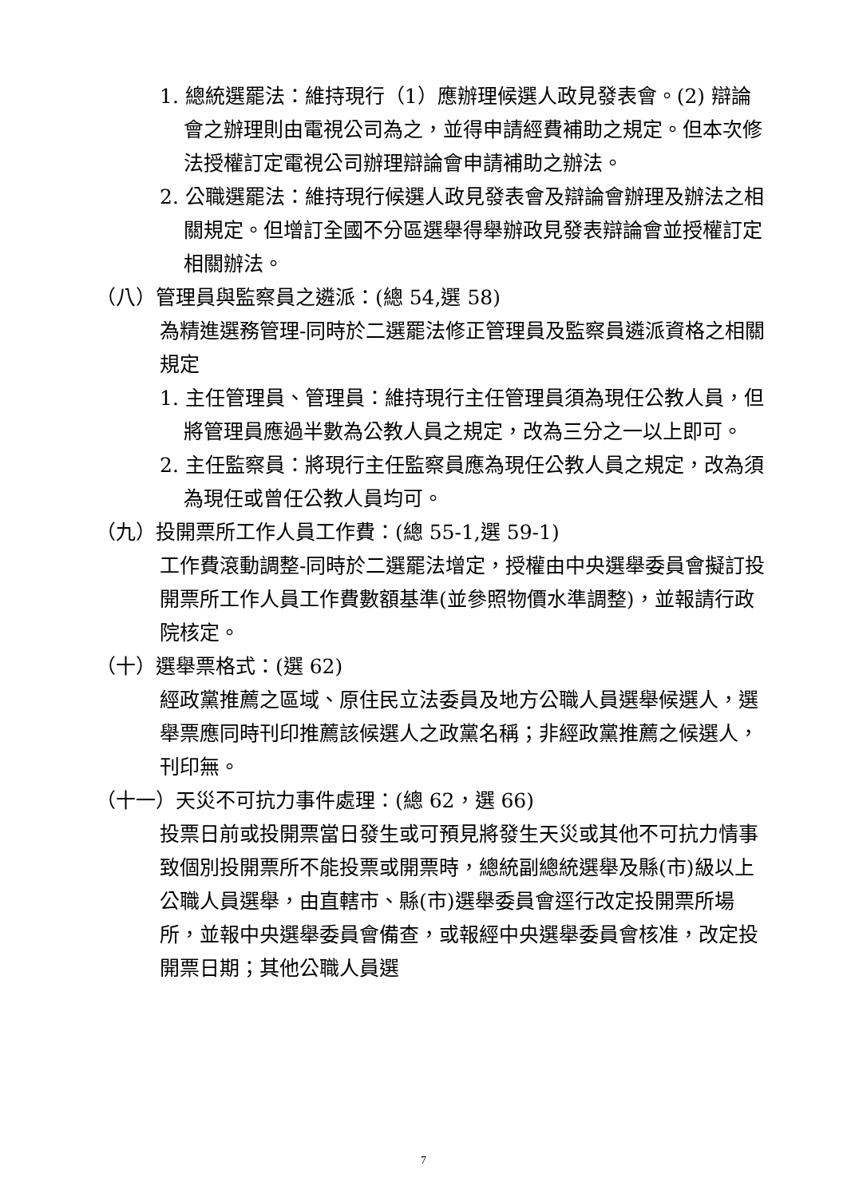1. 總統選罷法：維持現行（1）應辦理候選人政見發表會。(2) 辯論會之辦理則由電視公司為之，並得申請經費補助之規定。但本次修法授權訂定電視公司辦理辯論會申請補助之辦法。
2. 公職選罷法：維持現行候選人政見發表會及辯論會辦理及辦法之相關規定。但增訂全國不分區選舉得舉辦政見發表辯論會並授權訂定相關辦法。
（八）管理員與監察員之遴派：(總 54,選 58)
為精進選務管理-同時於二選罷法修正管理員及監察員遴派資格之相關規定
1. 主任管理員、管理員：維持現行主任管理員須為現任公教人員，但將管理員應過半數為公教人員之規定，改為三分之一以上即可。
2. 主任監察員：將現行主任監察員應為現任公教人員之規定，改為須為現任或曾任公教人員均可。
（九）投開票所工作人員工作費：(總 55-1,選 59-1)
工作費滾動調整-同時於二選罷法增定，授權由中央選舉委員會擬訂投開票所工作人員工作費數額基準(並參照物價水準調整)，並報請行政院核定。
（十）選舉票格式：(選 62)
經政黨推薦之區域、原住民立法委員及地方公職人員選舉候選人，選舉票應同時刊印推薦該候選人之政黨名稱；非經政黨推薦之候選人，刊印無。
（十一）天災不可抗力事件處理：(總 62，選 66)
投票日前或投開票當日發生或可預見將發生天災或其他不可抗力情事致個別投開票所不能投票或開票時，總統副總統選舉及縣(市)級以上公職人員選舉，由直轄市、縣(市)選舉委員會逕行改定投開票所場所，並報中央選舉委員會備查，或報經中央選舉委員會核准，改定投開票日期；其他公職人員選
7